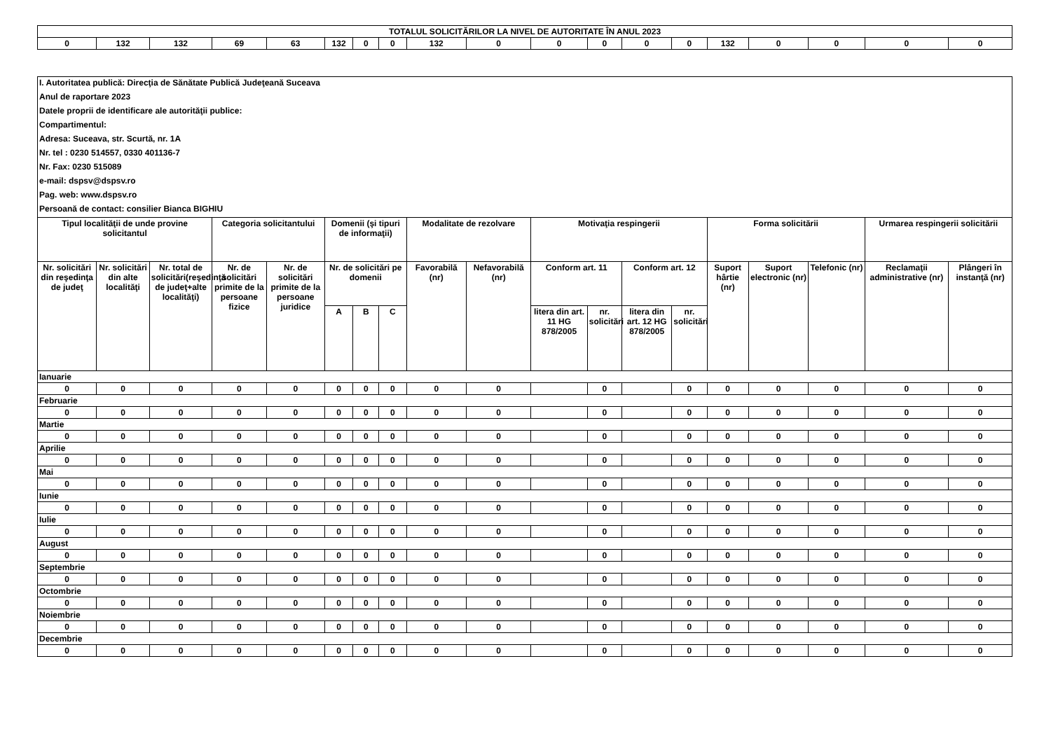| TOTALUL SOLICITĂRILOR LA NIVEL DE AUTORITATE ÎN ANUL 2023 | | | | | | | | | | | | | | | | | | |
| 0 | 132 | 132 | 69 | 63 | 132 | 0 | 0 | 132 | 0 | 0 | 0 | 0 | 0 | 132 | 0 | 0 | 0 | 0 |
| I. Autoritatea publică: Direcţia de Sănătate Publică Judeţeană Suceava | | | | | | | | | | | | | | | | | | |
| Anul de raportare 2023 | | | | | | | | | | | | | | | | | | |
| Datele proprii de identificare ale autorităţii publice: | | | | | | | | | | | | | | | | | | |
| Compartimentul: | | | | | | | | | | | | | | | | | | |
| Adresa: Suceava, str. Scurtă, nr. 1A | | | | | | | | | | | | | | | | | | |
| Nr. tel : 0230 514557, 0330 401136-7 | | | | | | | | | | | | | | | | | | |
| Nr. Fax: 0230 515089 | | | | | | | | | | | | | | | | | | |
| e-mail: dspsv@dspsv.ro | | | | | | | | | | | | | | | | | | |
| Pag. web: www.dspsv.ro | | | | | | | | | | | | | | | | | | |
| Persoană de contact: consilier Bianca BIGHIU | | | | | | | | | | | | | | | | | | |
| Tipul localităţii de unde provine solicitantul | | | Categoria solicitantului | | Domenii (şi tipuri de informaţii) | | | Modalitate de rezolvare | | Motivaţia respingerii | | | | Forma solicitării | | | Urmarea respingerii solicitării | |
| Nr. solicitări din reşedinţa de judeţ | Nr. solicitări din alte localităţi | Nr. total de solicitări(reşedinţă de judeţ+alte localităţi) | Nr. de solicitări primite de la persoane fizice | Nr. de solicitări primite de la persoane juridice | Nr. de solicitări pe domenii | | | Favorabilă (nr) | Nefavorabilă (nr) | Conform art. 11 | | Conform art. 12 | | Suport hârtie (nr) | Suport electronic (nr) | Telefonic (nr) | Reclamaţii administrative (nr) | Plângeri în instanţă (nr) |
| | | | | | A | B | C | | | litera din art. 11 HG 878/2005 | nr. solicitări | litera din art. 12 HG 878/2005 | nr. solicitări | | | | | |
| Ianuarie | | | | | | | | | | | | | | | | | | |
| 0 | 0 | 0 | 0 | 0 | 0 | 0 | 0 | 0 | 0 | | 0 | | 0 | 0 | 0 | 0 | 0 | 0 |
| Februarie | | | | | | | | | | | | | | | | | | |
| 0 | 0 | 0 | 0 | 0 | 0 | 0 | 0 | 0 | 0 | | 0 | | 0 | 0 | 0 | 0 | 0 | 0 |
| Martie | | | | | | | | | | | | | | | | | | |
| 0 | 0 | 0 | 0 | 0 | 0 | 0 | 0 | 0 | 0 | | 0 | | 0 | 0 | 0 | 0 | 0 | 0 |
| Aprilie | | | | | | | | | | | | | | | | | | |
| 0 | 0 | 0 | 0 | 0 | 0 | 0 | 0 | 0 | 0 | | 0 | | 0 | 0 | 0 | 0 | 0 | 0 |
| Mai | | | | | | | | | | | | | | | | | | |
| 0 | 0 | 0 | 0 | 0 | 0 | 0 | 0 | 0 | 0 | | 0 | | 0 | 0 | 0 | 0 | 0 | 0 |
| Iunie | | | | | | | | | | | | | | | | | | |
| 0 | 0 | 0 | 0 | 0 | 0 | 0 | 0 | 0 | 0 | | 0 | | 0 | 0 | 0 | 0 | 0 | 0 |
| Iulie | | | | | | | | | | | | | | | | | | |
| 0 | 0 | 0 | 0 | 0 | 0 | 0 | 0 | 0 | 0 | | 0 | | 0 | 0 | 0 | 0 | 0 | 0 |
| August | | | | | | | | | | | | | | | | | | |
| 0 | 0 | 0 | 0 | 0 | 0 | 0 | 0 | 0 | 0 | | 0 | | 0 | 0 | 0 | 0 | 0 | 0 |
| Septembrie | | | | | | | | | | | | | | | | | | |
| 0 | 0 | 0 | 0 | 0 | 0 | 0 | 0 | 0 | 0 | | 0 | | 0 | 0 | 0 | 0 | 0 | 0 |
| Octombrie | | | | | | | | | | | | | | | | | | |
| 0 | 0 | 0 | 0 | 0 | 0 | 0 | 0 | 0 | 0 | | 0 | | 0 | 0 | 0 | 0 | 0 | 0 |
| Noiembrie | | | | | | | | | | | | | | | | | | |
| 0 | 0 | 0 | 0 | 0 | 0 | 0 | 0 | 0 | 0 | | 0 | | 0 | 0 | 0 | 0 | 0 | 0 |
| Decembrie | | | | | | | | | | | | | | | | | | |
| 0 | 0 | 0 | 0 | 0 | 0 | 0 | 0 | 0 | 0 | | 0 | | 0 | 0 | 0 | 0 | 0 | 0 |